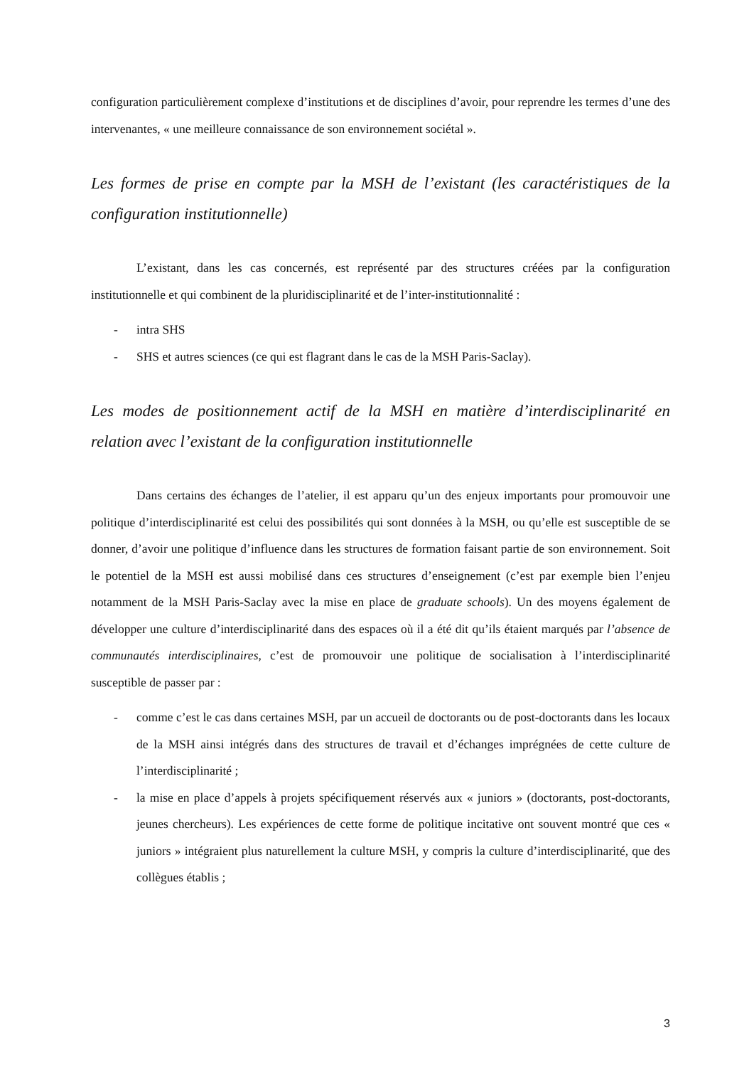configuration particulièrement complexe d’institutions et de disciplines d’avoir, pour reprendre les termes d’une des intervenantes, « une meilleure connaissance de son environnement sociétal ».
Les formes de prise en compte par la MSH de l’existant (les caractéristiques de la configuration institutionnelle)
L’existant, dans les cas concernés, est représenté par des structures créées par la configuration institutionnelle et qui combinent de la pluridisciplinarité et de l’inter-institutionnalité :
- intra SHS
- SHS et autres sciences (ce qui est flagrant dans le cas de la MSH Paris-Saclay).
Les modes de positionnement actif de la MSH en matière d’interdisciplinarité en relation avec l’existant de la configuration institutionnelle
Dans certains des échanges de l’atelier, il est apparu qu’un des enjeux importants pour promouvoir une politique d’interdisciplinarité est celui des possibilités qui sont données à la MSH, ou qu’elle est susceptible de se donner, d’avoir une politique d’influence dans les structures de formation faisant partie de son environnement. Soit le potentiel de la MSH est aussi mobilisé dans ces structures d’enseignement (c’est par exemple bien l’enjeu notamment de la MSH Paris-Saclay avec la mise en place de graduate schools). Un des moyens également de développer une culture d’interdisciplinarité dans des espaces où il a été dit qu’ils étaient marqués par l’absence de communautés interdisciplinaires, c’est de promouvoir une politique de socialisation à l’interdisciplinarité susceptible de passer par :
- comme c’est le cas dans certaines MSH, par un accueil de doctorants ou de post-doctorants dans les locaux de la MSH ainsi intégrés dans des structures de travail et d’échanges imprégnées de cette culture de l’interdisciplinarité ;
- la mise en place d’appels à projets spécifiquement réservés aux « juniors » (doctorants, post-doctorants, jeunes chercheurs). Les expériences de cette forme de politique incitative ont souvent montré que ces « juniors » intégraient plus naturellement la culture MSH, y compris la culture d’interdisciplinarité, que des collègues établis ;
3